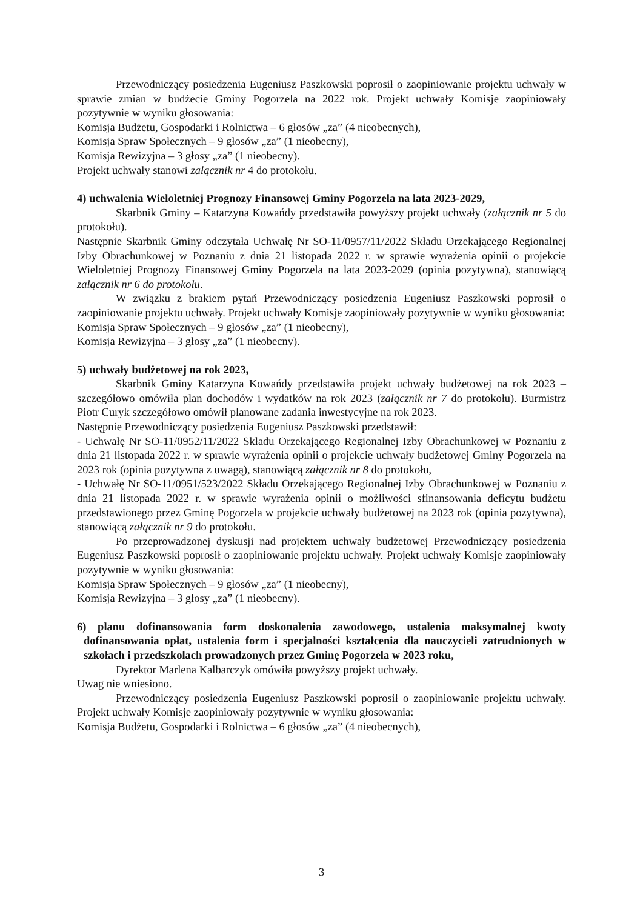Przewodniczący posiedzenia Eugeniusz Paszkowski poprosił o zaopiniowanie projektu uchwały w sprawie zmian w budżecie Gminy Pogorzela na 2022 rok. Projekt uchwały Komisje zaopiniowały pozytywnie w wyniku głosowania:
Komisja Budżetu, Gospodarki i Rolnictwa – 6 głosów „za” (4 nieobecnych),
Komisja Spraw Społecznych – 9 głosów „za” (1 nieobecny),
Komisja Rewizyjna – 3 głosy „za” (1 nieobecny).
Projekt uchwały stanowi załącznik nr 4 do protokołu.
4) uchwalenia Wieloletniej Prognozy Finansowej Gminy Pogorzela na lata 2023-2029,
Skarbnik Gminy – Katarzyna Kowańdy przedstawiła powyższy projekt uchwały (załącznik nr 5 do protokołu).
Następnie Skarbnik Gminy odczytała Uchwałę Nr SO-11/0957/11/2022 Składu Orzekającego Regionalnej Izby Obrachunkowej w Poznaniu z dnia 21 listopada 2022 r. w sprawie wyrażenia opinii o projekcie Wieloletniej Prognozy Finansowej Gminy Pogorzela na lata 2023-2029 (opinia pozytywna), stanowiącą załącznik nr 6 do protokołu.
W związku z brakiem pytań Przewodniczący posiedzenia Eugeniusz Paszkowski poprosił o zaopiniowanie projektu uchwały. Projekt uchwały Komisje zaopiniowały pozytywnie w wyniku głosowania:
Komisja Spraw Społecznych – 9 głosów „za” (1 nieobecny),
Komisja Rewizyjna – 3 głosy „za” (1 nieobecny).
5) uchwały budżetowej na rok 2023,
Skarbnik Gminy Katarzyna Kowańdy przedstawiła projekt uchwały budżetowej na rok 2023 – szczegółowo omówiła plan dochodów i wydatków na rok 2023 (załącznik nr 7 do protokołu). Burmistrz Piotr Curyk szczegółowo omówił planowane zadania inwestycyjne na rok 2023.
Następnie Przewodniczący posiedzenia Eugeniusz Paszkowski przedstawił:
- Uchwałę Nr SO-11/0952/11/2022 Składu Orzekającego Regionalnej Izby Obrachunkowej w Poznaniu z dnia 21 listopada 2022 r. w sprawie wyrażenia opinii o projekcie uchwały budżetowej Gminy Pogorzela na 2023 rok (opinia pozytywna z uwagą), stanowiącą załącznik nr 8 do protokołu,
- Uchwałę Nr SO-11/0951/523/2022 Składu Orzekającego Regionalnej Izby Obrachunkowej w Poznaniu z dnia 21 listopada 2022 r. w sprawie wyrażenia opinii o możliwości sfinansowania deficytu budżetu przedstawionego przez Gminę Pogorzela w projekcie uchwały budżetowej na 2023 rok (opinia pozytywna), stanowiącą załącznik nr 9 do protokołu.
Po przeprowadzonej dyskusji nad projektem uchwały budżetowej Przewodniczący posiedzenia Eugeniusz Paszkowski poprosił o zaopiniowanie projektu uchwały. Projekt uchwały Komisje zaopiniowały pozytywnie w wyniku głosowania:
Komisja Spraw Społecznych – 9 głosów „za” (1 nieobecny),
Komisja Rewizyjna – 3 głosy „za” (1 nieobecny).
6) planu dofinansowania form doskonalenia zawodowego, ustalenia maksymalnej kwoty dofinansowania opłat, ustalenia form i specjalności kształcenia dla nauczycieli zatrudnionych w szkołach i przedszkolach prowadzonych przez Gminę Pogorzela w 2023 roku,
Dyrektor Marlena Kalbarczyk omówiła powyższy projekt uchwały.
Uwag nie wniesiono.
Przewodniczący posiedzenia Eugeniusz Paszkowski poprosił o zaopiniowanie projektu uchwały. Projekt uchwały Komisje zaopiniowały pozytywnie w wyniku głosowania:
Komisja Budżetu, Gospodarki i Rolnictwa – 6 głosów „za” (4 nieobecnych),
3